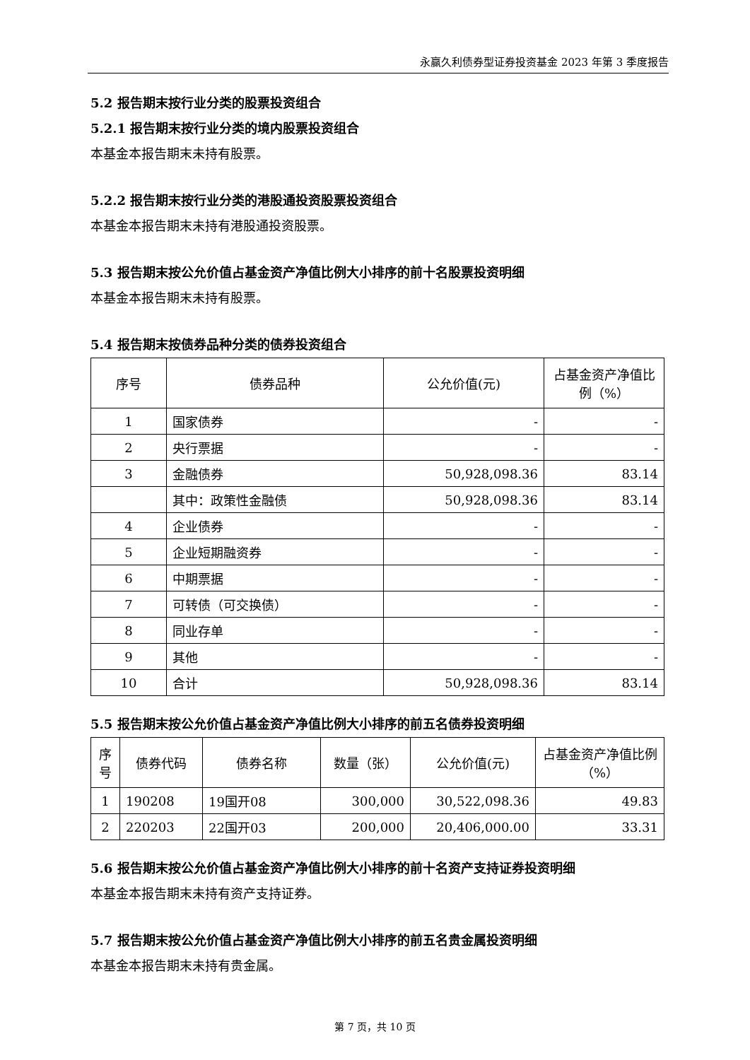永赢久利债券型证券投资基金 2023 年第 3 季度报告
5.2 报告期末按行业分类的股票投资组合
5.2.1 报告期末按行业分类的境内股票投资组合
本基金本报告期末未持有股票。
5.2.2 报告期末按行业分类的港股通投资股票投资组合
本基金本报告期末未持有港股通投资股票。
5.3 报告期末按公允价值占基金资产净值比例大小排序的前十名股票投资明细
本基金本报告期末未持有股票。
5.4 报告期末按债券品种分类的债券投资组合
| 序号 | 债券品种 | 公允价值(元) | 占基金资产净值比例（%） |
| --- | --- | --- | --- |
| 1 | 国家债券 | - | - |
| 2 | 央行票据 | - | - |
| 3 | 金融债券 | 50,928,098.36 | 83.14 |
| | 其中：政策性金融债 | 50,928,098.36 | 83.14 |
| 4 | 企业债券 | - | - |
| 5 | 企业短期融资券 | - | - |
| 6 | 中期票据 | - | - |
| 7 | 可转债（可交换债） | - | - |
| 8 | 同业存单 | - | - |
| 9 | 其他 | - | - |
| 10 | 合计 | 50,928,098.36 | 83.14 |
5.5 报告期末按公允价值占基金资产净值比例大小排序的前五名债券投资明细
| 序号 | 债券代码 | 债券名称 | 数量（张） | 公允价值(元) | 占基金资产净值比例（%） |
| --- | --- | --- | --- | --- | --- |
| 1 | 190208 | 19国开08 | 300,000 | 30,522,098.36 | 49.83 |
| 2 | 220203 | 22国开03 | 200,000 | 20,406,000.00 | 33.31 |
5.6 报告期末按公允价值占基金资产净值比例大小排序的前十名资产支持证券投资明细
本基金本报告期末未持有资产支持证券。
5.7 报告期末按公允价值占基金资产净值比例大小排序的前五名贵金属投资明细
本基金本报告期末未持有贵金属。
第 7 页，共 10 页